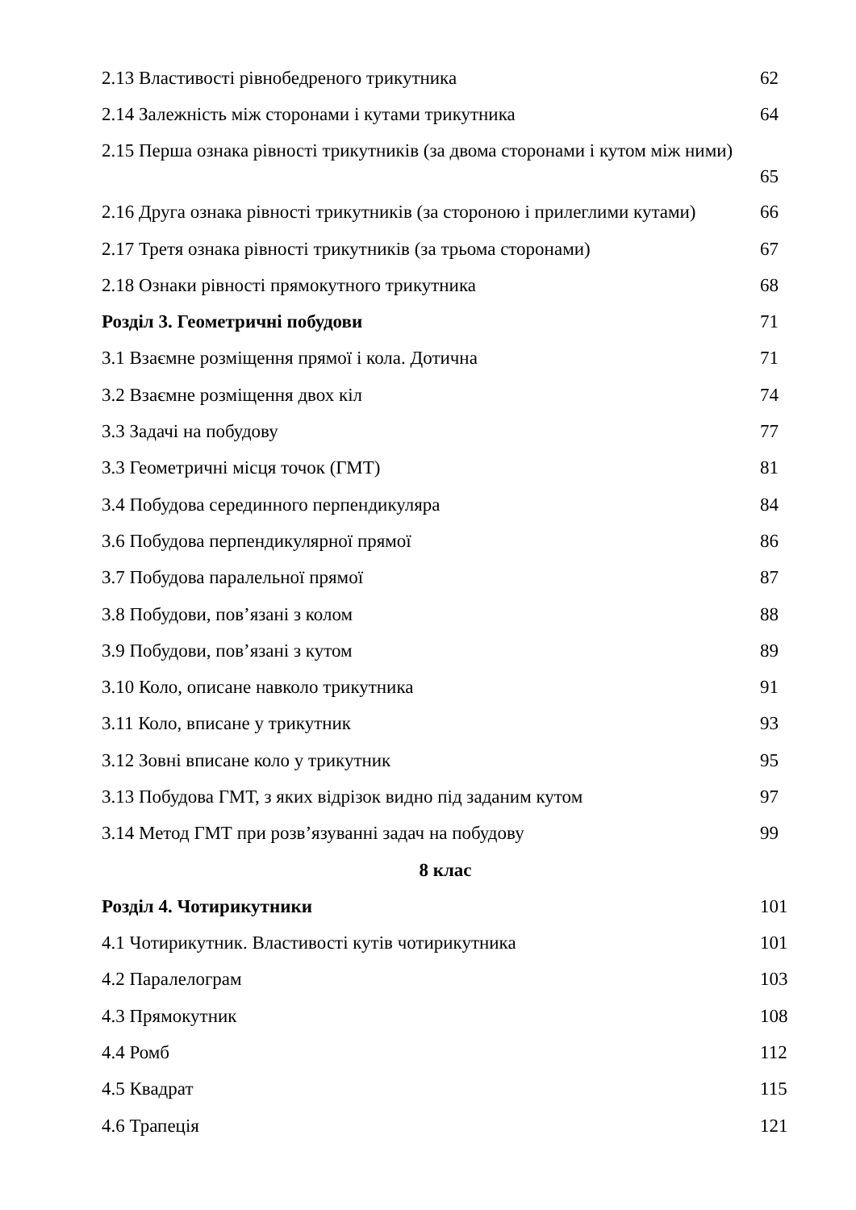2.13 Властивості рівнобедреного трикутника 62
2.14 Залежність між сторонами і кутами трикутника 64
2.15 Перша ознака рівності трикутників (за двома сторонами і кутом між ними)
65
2.16 Друга ознака рівності трикутників (за стороною і прилеглими кутами) 66
2.17 Третя ознака рівності трикутників (за трьома сторонами) 67
2.18 Ознаки рівності прямокутного трикутника 68
Розділ 3. Геометричні побудови 71
3.1 Взаємне розміщення прямої і кола. Дотична 71
3.2 Взаємне розміщення двох кіл 74
3.3 Задачі на побудову 77
3.3 Геометричні місця точок (ГМТ) 81
3.4 Побудова серединного перпендикуляра 84
3.6 Побудова перпендикулярної прямої 86
3.7 Побудова паралельної прямої 87
3.8 Побудови, пов’язані з колом 88
3.9 Побудови, пов’язані з кутом 89
3.10 Коло, описане навколо трикутника 91
3.11 Коло, вписане у трикутник 93
3.12 Зовні вписане коло у трикутник 95
3.13 Побудова ГМТ, з яких відрізок видно під заданим кутом 97
3.14 Метод ГМТ при розв’язуванні задач на побудову 99
8 клас
Розділ 4. Чотирикутники 101
4.1 Чотирикутник. Властивості кутів чотирикутника 101
4.2 Паралелограм 103
4.3 Прямокутник 108
4.4 Ромб 112
4.5 Квадрат 115
4.6 Трапеція 121